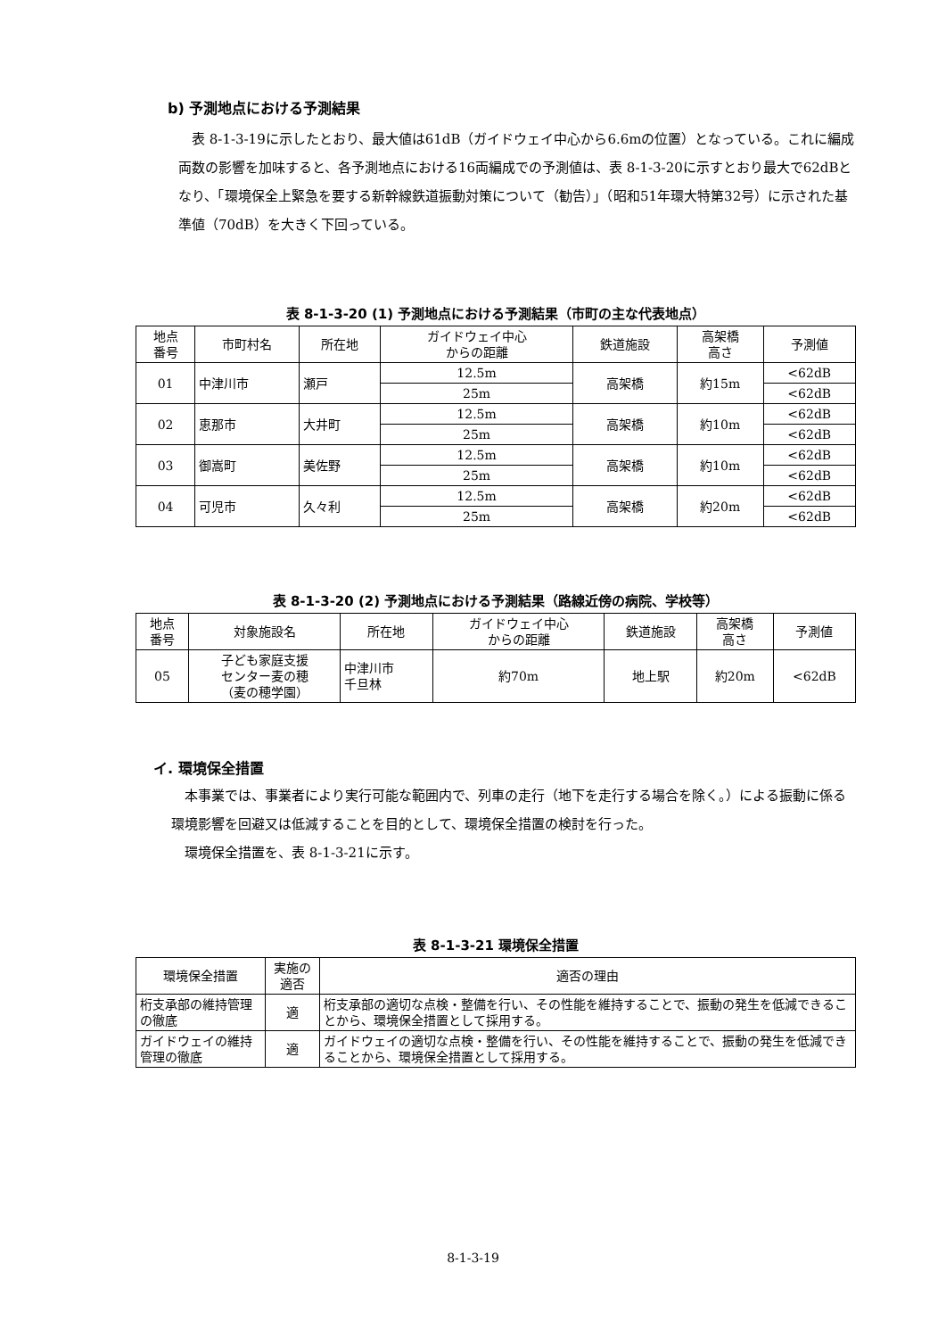b) 予測地点における予測結果
表 8-1-3-19に示したとおり、最大値は61dB（ガイドウェイ中心から6.6mの位置）となっている。これに編成両数の影響を加味すると、各予測地点における16両編成での予測値は、表 8-1-3-20に示すとおり最大で62dBとなり、「環境保全上緊急を要する新幹線鉄道振動対策について（勧告）」（昭和51年環大特第32号）に示された基準値（70dB）を大きく下回っている。
表 8-1-3-20 (1) 予測地点における予測結果（市町の主な代表地点）
| 地点 番号 | 市町村名 | 所在地 | ガイドウェイ中心 からの距離 | 鉄道施設 | 高架橋 高さ | 予測値 |
| --- | --- | --- | --- | --- | --- | --- |
| 01 | 中津川市 | 瀬戸 | 12.5m | 高架橋 | 約15m | <62dB |
| | | | 25m | | | <62dB |
| 02 | 恵那市 | 大井町 | 12.5m | 高架橋 | 約10m | <62dB |
| | | | 25m | | | <62dB |
| 03 | 御嵩町 | 美佐野 | 12.5m | 高架橋 | 約10m | <62dB |
| | | | 25m | | | <62dB |
| 04 | 可児市 | 久々利 | 12.5m | 高架橋 | 約20m | <62dB |
| | | | 25m | | | <62dB |
表 8-1-3-20 (2) 予測地点における予測結果（路線近傍の病院、学校等）
| 地点 番号 | 対象施設名 | 所在地 | ガイドウェイ中心 からの距離 | 鉄道施設 | 高架橋 高さ | 予測値 |
| --- | --- | --- | --- | --- | --- | --- |
| 05 | 子ども家庭支援 センター麦の穂 （麦の穂学園） | 中津川市 千旦林 | 約70m | 地上駅 | 約20m | <62dB |
イ. 環境保全措置
本事業では、事業者により実行可能な範囲内で、列車の走行（地下を走行する場合を除く。）による振動に係る環境影響を回避又は低減することを目的として、環境保全措置の検討を行った。
環境保全措置を、表 8-1-3-21に示す。
表 8-1-3-21 環境保全措置
| 環境保全措置 | 実施の適否 | 適否の理由 |
| --- | --- | --- |
| 桁支承部の維持管理の徹底 | 適 | 桁支承部の適切な点検・整備を行い、その性能を維持することで、振動の発生を低減できることから、環境保全措置として採用する。 |
| ガイドウェイの維持管理の徹底 | 適 | ガイドウェイの適切な点検・整備を行い、その性能を維持することで、振動の発生を低減できることから、環境保全措置として採用する。 |
8-1-3-19